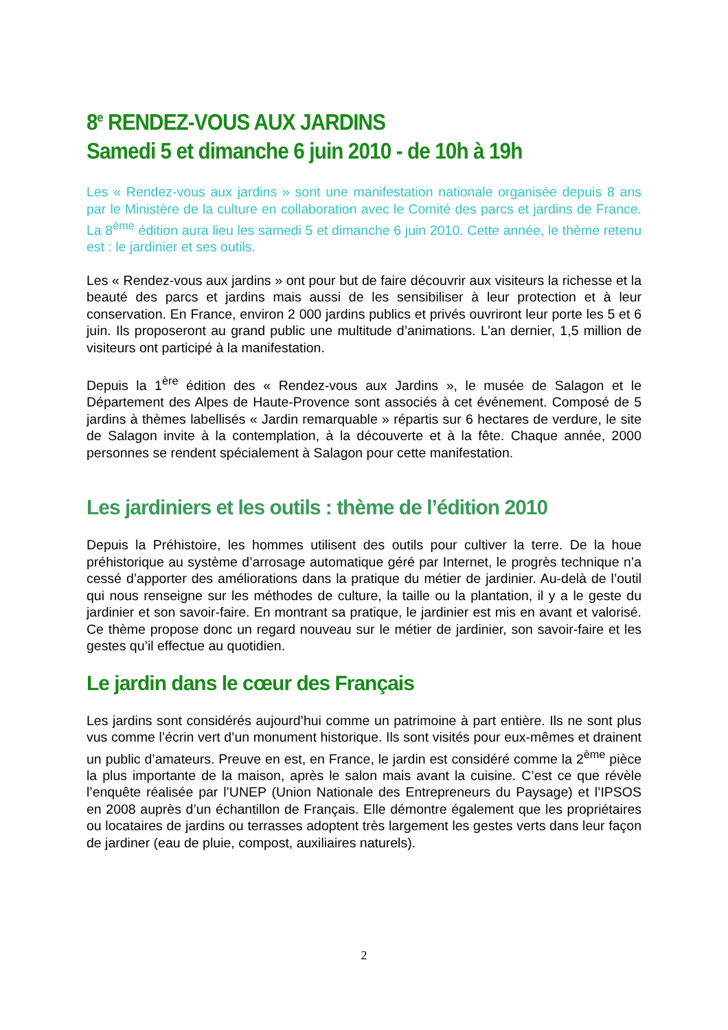8<sup>e</sup> RENDEZ-VOUS AUX JARDINS
Samedi 5 et dimanche 6 juin 2010 - de 10h à 19h
Les « Rendez-vous aux jardins » sont une manifestation nationale organisée depuis 8 ans par le Ministère de la culture en collaboration avec le Comité des parcs et jardins de France. La 8<sup>ème</sup> édition aura lieu les samedi 5 et dimanche 6 juin 2010. Cette année, le thème retenu est : le jardinier et ses outils.
Les « Rendez-vous aux jardins » ont pour but de faire découvrir aux visiteurs la richesse et la beauté des parcs et jardins mais aussi de les sensibiliser à leur protection et à leur conservation. En France, environ 2 000 jardins publics et privés ouvriront leur porte les 5 et 6 juin. Ils proposeront au grand public une multitude d’animations. L’an dernier, 1,5 million de visiteurs ont participé à la manifestation.
Depuis la 1<sup>ère</sup> édition des « Rendez-vous aux Jardins », le musée de Salagon et le Département des Alpes de Haute-Provence sont associés à cet événement. Composé de 5 jardins à thèmes labellisés « Jardin remarquable » répartis sur 6 hectares de verdure, le site de Salagon invite à la contemplation, à la découverte et à la fête. Chaque année, 2000 personnes se rendent spécialement à Salagon pour cette manifestation.
Les jardiniers et les outils : thème de l’édition 2010
Depuis la Préhistoire, les hommes utilisent des outils pour cultiver la terre. De la houe préhistorique au système d’arrosage automatique géré par Internet, le progrès technique n’a cessé d’apporter des améliorations dans la pratique du métier de jardinier. Au-delà de l’outil qui nous renseigne sur les méthodes de culture, la taille ou la plantation, il y a le geste du jardinier et son savoir-faire. En montrant sa pratique, le jardinier est mis en avant et valorisé. Ce thème propose donc un regard nouveau sur le métier de jardinier, son savoir-faire et les gestes qu’il effectue au quotidien.
Le jardin dans le cœur des Français
Les jardins sont considérés aujourd’hui comme un patrimoine à part entière. Ils ne sont plus vus comme l’écrin vert d’un monument historique. Ils sont visités pour eux-mêmes et drainent un public d’amateurs. Preuve en est, en France, le jardin est considéré comme la 2<sup>ème</sup> pièce la plus importante de la maison, après le salon mais avant la cuisine. C’est ce que révèle l’enquête réalisée par l’UNEP (Union Nationale des Entrepreneurs du Paysage) et l’IPSOS en 2008 auprès d’un échantillon de Français. Elle démontre également que les propriétaires ou locataires de jardins ou terrasses adoptent très largement les gestes verts dans leur façon de jardiner (eau de pluie, compost, auxiliaires naturels).
2